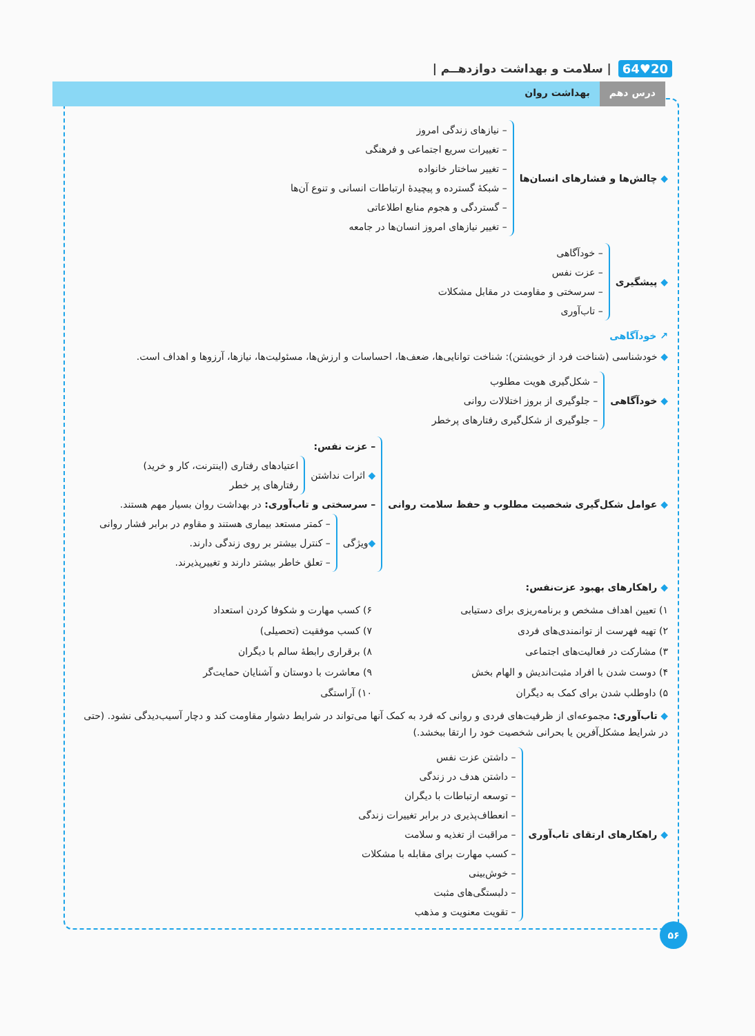20♥64 | سلامت و بهداشت دوازدهــم |
درس دهم بهداشت روان
◆ چالش‌ها و فشارهای انسان‌ها
– نیازهای زندگی امروز
– تغییرات سریع اجتماعی و فرهنگی
– تغییر ساختار خانواده
– شبکهٔ گسترده و پیچیدهٔ ارتباطات انسانی و تنوع آن‌ها
– گستردگی و هجوم منابع اطلاعاتی
– تغییر نیازهای امروز انسان‌ها در جامعه
◆ پیشگیری
– خودآگاهی
– عزت نفس
– سرسختی و مقاومت در مقابل مشکلات
– تاب‌آوری
↗ خودآگاهی
◆ خودشناسی (شناخت فرد از خویشتن): شناخت توانایی‌ها، ضعف‌ها، احساسات و ارزش‌ها، مسئولیت‌ها، نیازها، آرزوها و اهداف است.
◆ خودآگاهی
– شکل‌گیری هویت مطلوب
– جلوگیری از بروز اختلالات روانی
– جلوگیری از شکل‌گیری رفتارهای پرخطر
◆ عوامل شکل‌گیری شخصیت مطلوب و حفظ سلامت روانی
– عزت نفس:
◆ اثرات نداشتن
اعتیادهای رفتاری (اینترنت، کار و خرید)
رفتارهای پر خطر
– سرسختی و تاب‌آوری: در بهداشت روان بسیار مهم هستند.
◆ویژگی
– کمتر مستعد بیماری هستند و مقاوم در برابر فشار روانی
– کنترل بیشتر بر روی زندگی دارند.
– تعلق خاطر بیشتر دارند و تغییرپذیرند.
◆ راهکارهای بهبود عزت‌نفس:
۱) تعیین اهداف مشخص و برنامه‌ریزی برای دستیابی
۲) تهیه فهرست از توانمندی‌های فردی
۳) مشارکت در فعالیت‌های اجتماعی
۴) دوست شدن با افراد مثبت‌اندیش و الهام بخش
۵) داوطلب شدن برای کمک به دیگران
۶) کسب مهارت و شکوفا کردن استعداد
۷) کسب موفقیت (تحصیلی)
۸) برقراری رابطهٔ سالم با دیگران
۹) معاشرت با دوستان و آشنایان حمایت‌گر
۱۰) آراستگی
◆ تاب‌آوری: مجموعه‌ای از ظرفیت‌های فردی و روانی که فرد به کمک آنها می‌تواند در شرایط دشوار مقاومت کند و دچار آسیب‌دیدگی نشود. (حتی در شرایط مشکل‌آفرین یا بحرانی شخصیت خود را ارتقا ببخشد.)
◆ راهکارهای ارتقای تاب‌آوری
– داشتن عزت نفس
– داشتن هدف در زندگی
– توسعه ارتباطات با دیگران
– انعطاف‌پذیری در برابر تغییرات زندگی
– مراقبت از تغذیه و سلامت
– کسب مهارت برای مقابله با مشکلات
– خوش‌بینی
– دلبستگی‌های مثبت
– تقویت معنویت و مذهب
۵۶